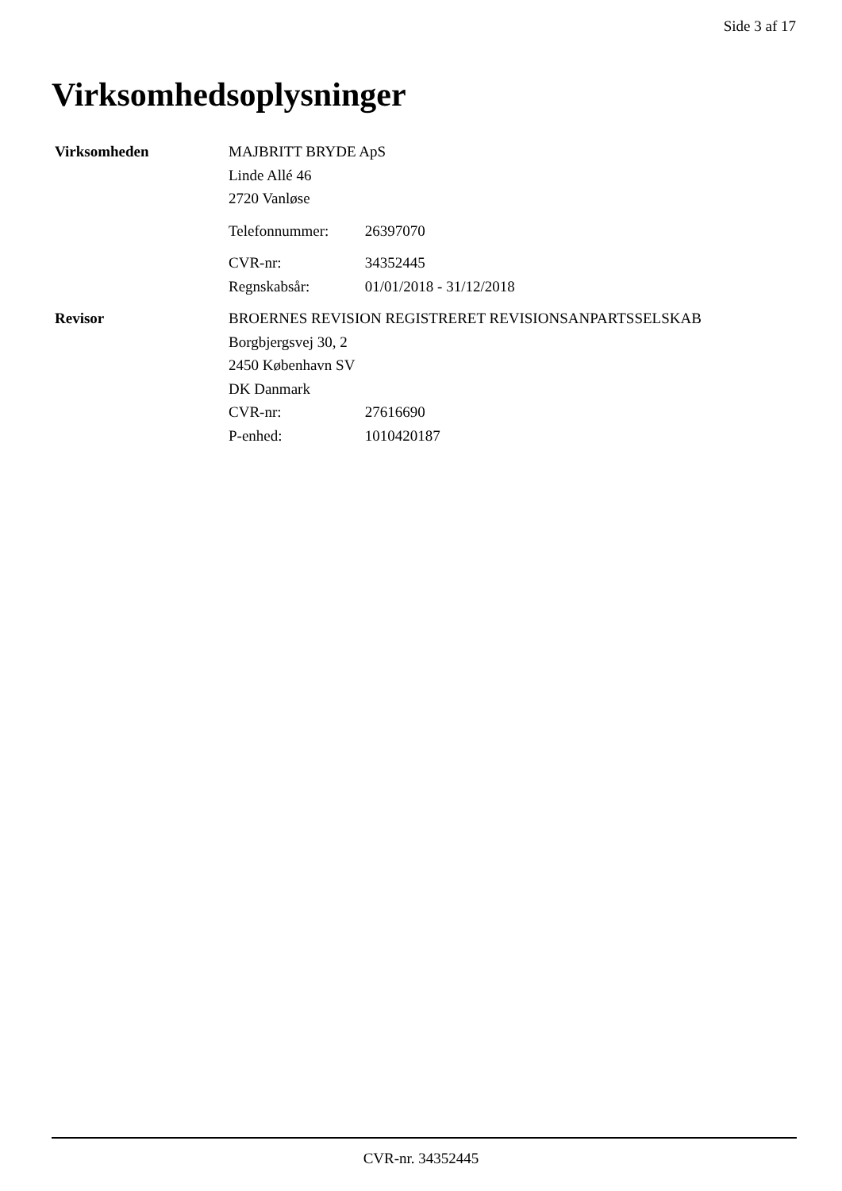Side 3 af 17
Virksomhedsoplysninger
Virksomheden MAJBRITT BRYDE ApS
Linde Allé 46
2720 Vanløse
Telefonnummer: 26397070
CVR-nr: 34352445
Regnskabsår: 01/01/2018 - 31/12/2018
Revisor BROERNES REVISION REGISTRERET REVISIONSANPARTSSELSKAB
Borgbjergsvej 30, 2
2450 København SV
DK Danmark
CVR-nr: 27616690
P-enhed: 1010420187
CVR-nr. 34352445